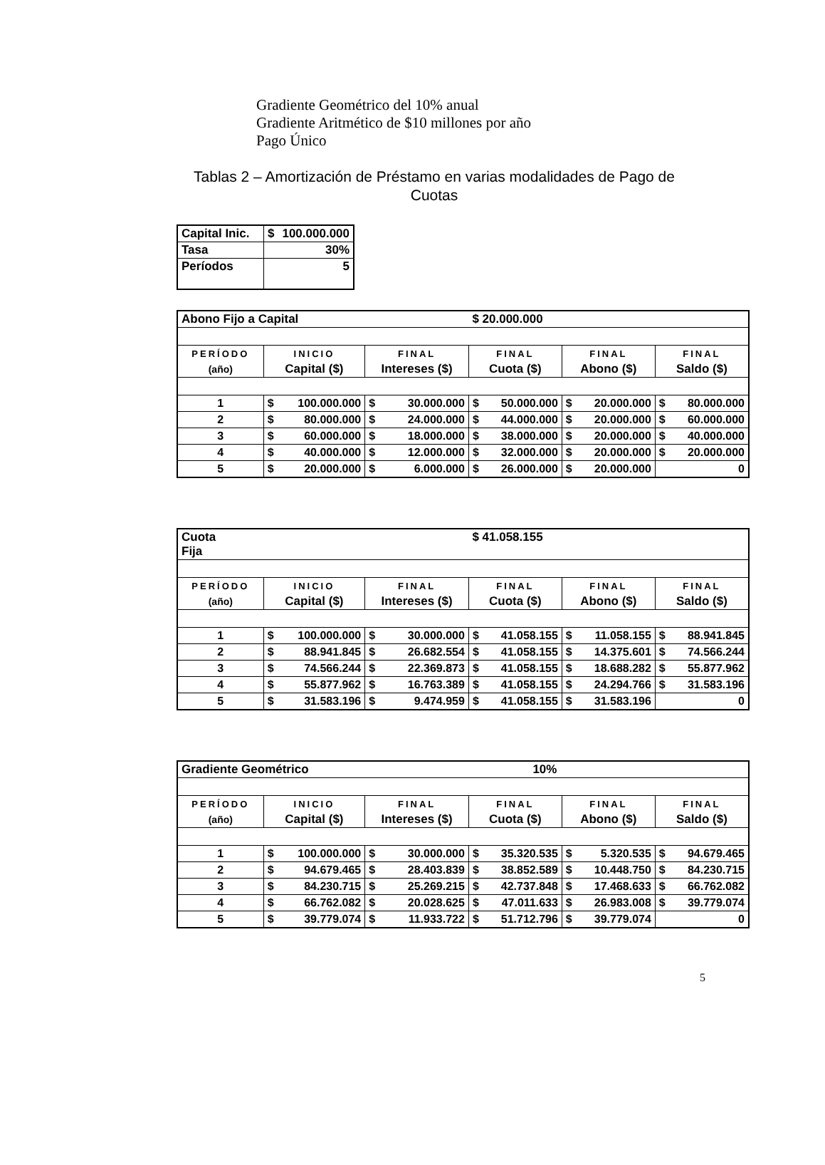Gradiente Geométrico del 10% anual
Gradiente Aritmético de $10 millones por año
Pago Único
Tablas 2 – Amortización de Préstamo en varias modalidades de Pago de Cuotas
| Capital Inic. | $ 100.000.000 |
| Tasa | 30% |
| Períodos | 5 |
| Abono Fijo a Capital | | | $ 20.000.000 | | |
| PERÍODO | INICIO | FINAL | FINAL | FINAL | FINAL |
| (año) | Capital ($) | Intereses ($) | Cuota ($) | Abono ($) | Saldo ($) |
| 1 | $ 100.000.000 | $ 30.000.000 | $ 50.000.000 | $ 20.000.000 | $ 80.000.000 |
| 2 | $ 80.000.000 | $ 24.000.000 | $ 44.000.000 | $ 20.000.000 | $ 60.000.000 |
| 3 | $ 60.000.000 | $ 18.000.000 | $ 38.000.000 | $ 20.000.000 | $ 40.000.000 |
| 4 | $ 40.000.000 | $ 12.000.000 | $ 32.000.000 | $ 20.000.000 | $ 20.000.000 |
| 5 | $ 20.000.000 | $ 6.000.000 | $ 26.000.000 | $ 20.000.000 | 0 |
| Cuota Fija | | | $ 41.058.155 | | |
| PERÍODO | INICIO | FINAL | FINAL | FINAL | FINAL |
| (año) | Capital ($) | Intereses ($) | Cuota ($) | Abono ($) | Saldo ($) |
| 1 | $ 100.000.000 | $ 30.000.000 | $ 41.058.155 | $ 11.058.155 | $ 88.941.845 |
| 2 | $ 88.941.845 | $ 26.682.554 | $ 41.058.155 | $ 14.375.601 | $ 74.566.244 |
| 3 | $ 74.566.244 | $ 22.369.873 | $ 41.058.155 | $ 18.688.282 | $ 55.877.962 |
| 4 | $ 55.877.962 | $ 16.763.389 | $ 41.058.155 | $ 24.294.766 | $ 31.583.196 |
| 5 | $ 31.583.196 | $ 9.474.959 | $ 41.058.155 | $ 31.583.196 | 0 |
| Gradiente Geométrico | | | 10% | | |
| PERÍODO | INICIO | FINAL | FINAL | FINAL | FINAL |
| (año) | Capital ($) | Intereses ($) | Cuota ($) | Abono ($) | Saldo ($) |
| 1 | $ 100.000.000 | $ 30.000.000 | $ 35.320.535 | $ 5.320.535 | $ 94.679.465 |
| 2 | $ 94.679.465 | $ 28.403.839 | $ 38.852.589 | $ 10.448.750 | $ 84.230.715 |
| 3 | $ 84.230.715 | $ 25.269.215 | $ 42.737.848 | $ 17.468.633 | $ 66.762.082 |
| 4 | $ 66.762.082 | $ 20.028.625 | $ 47.011.633 | $ 26.983.008 | $ 39.779.074 |
| 5 | $ 39.779.074 | $ 11.933.722 | $ 51.712.796 | $ 39.779.074 | 0 |
5